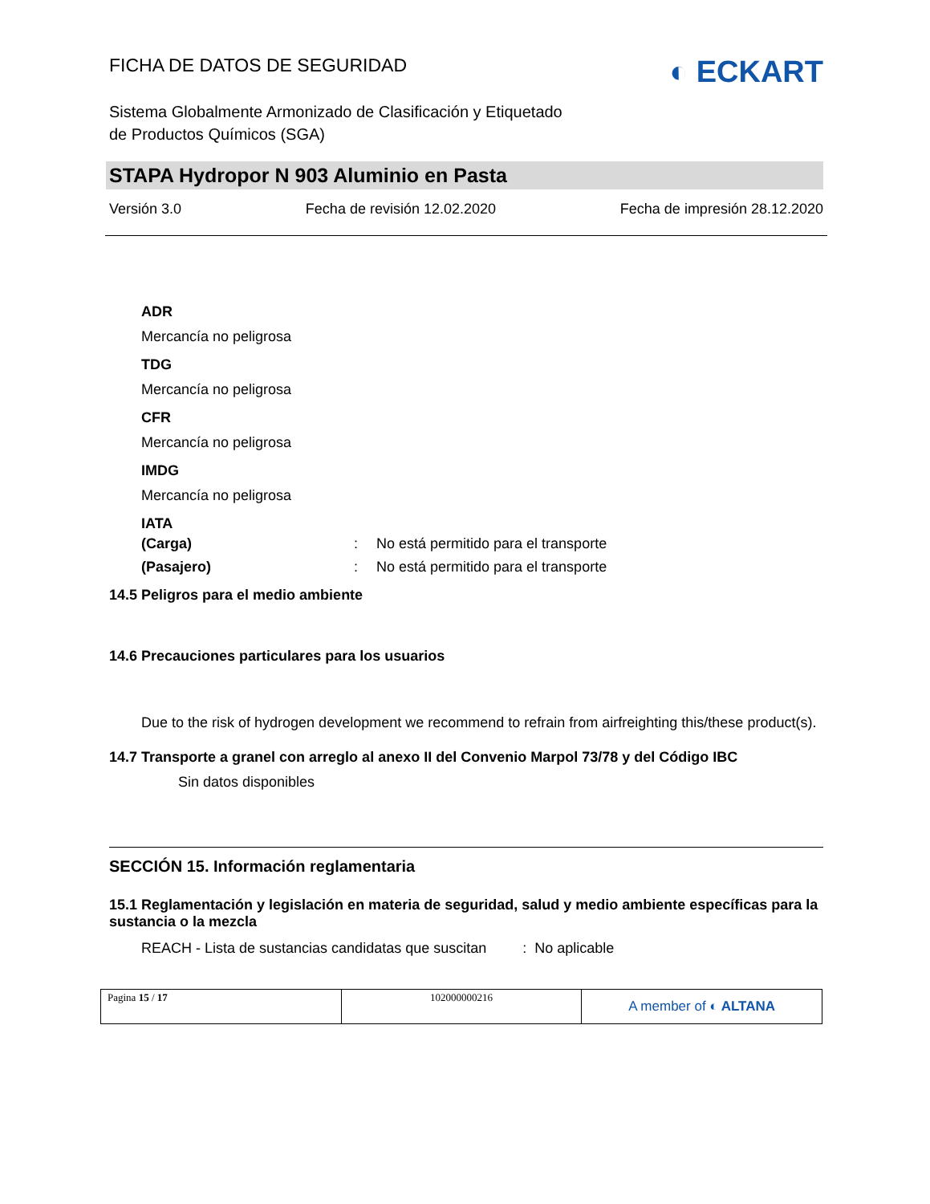FICHA DE DATOS DE SEGURIDAD
◐ ECKART
Sistema Globalmente Armonizado de Clasificación y Etiquetado
de Productos Químicos (SGA)
STAPA Hydropor N 903 Aluminio en Pasta
Versión 3.0 Fecha de revisión 12.02.2020 Fecha de impresión 28.12.2020
ADR
Mercancía no peligrosa
TDG
Mercancía no peligrosa
CFR
Mercancía no peligrosa
IMDG
Mercancía no peligrosa
IATA
| (Carga) | : | No está permitido para el transporte |
| (Pasajero) | : | No está permitido para el transporte |
14.5 Peligros para el medio ambiente
14.6 Precauciones particulares para los usuarios
Due to the risk of hydrogen development we recommend to refrain from airfreighting this/these product(s).
14.7 Transporte a granel con arreglo al anexo II del Convenio Marpol 73/78 y del Código IBC
Sin datos disponibles
SECCIÓN 15. Información reglamentaria
15.1 Reglamentación y legislación en materia de seguridad, salud y medio ambiente específicas para la sustancia o la mezcla
REACH - Lista de sustancias candidatas que suscitan : No aplicable
| Pagina 15 / 17 | 102000000216 | A member of ◐ ALTANA |